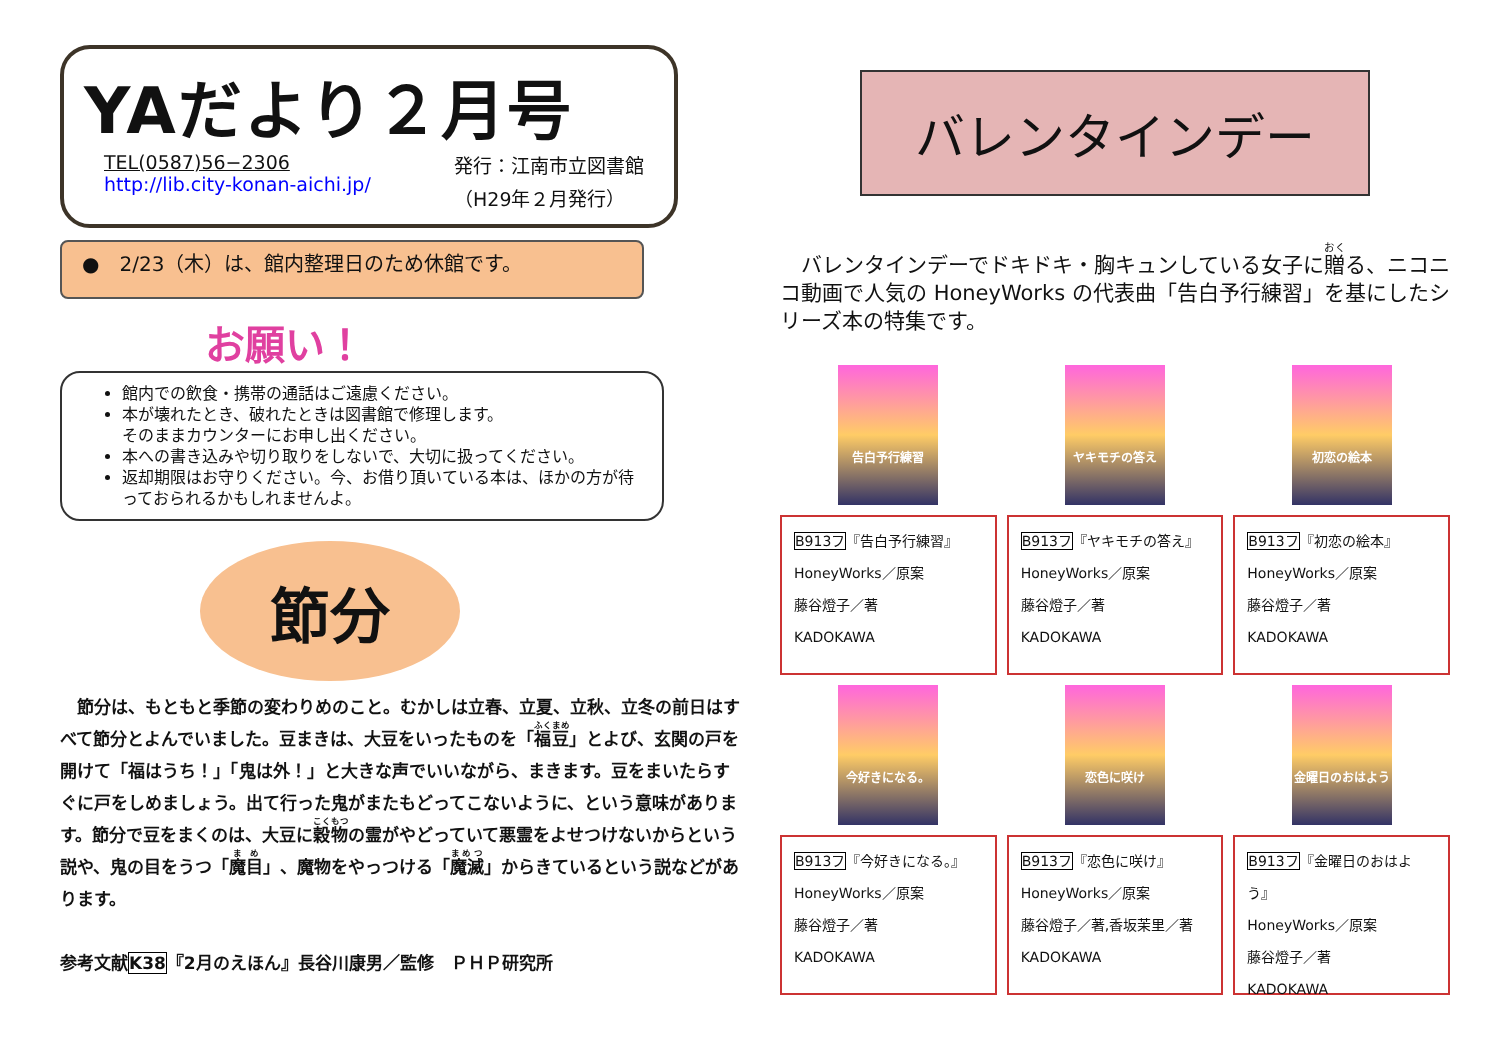YAだより２月号
TEL(0587)56−2306
http://lib.city-konan-aichi.jp/
発行：江南市立図書館
（H29年２月発行）
●　2/23（木）は、館内整理日のため休館です。
お願い！
館内での飲食・携帯の通話はご遠慮ください。
本が壊れたとき、破れたときは図書館で修理します。
そのままカウンターにお申し出ください。
本への書き込みや切り取りをしないで、大切に扱ってください。
返却期限はお守りください。今、お借り頂いている本は、ほかの方が待っておられるかもしれませんよ。
節分
　節分は、もともと季節の変わりめのこと。むかしは立春、立夏、立秋、立冬の前日はすべて節分とよんでいました。豆まきは、大豆をいったものを「福豆」とよび、玄関の戸を開けて「福はうち！」「鬼は外！」と大きな声でいいながら、まきます。豆をまいたらすぐに戸をしめましょう。出て行った鬼がまたもどってこないように、という意味があります。節分で豆をまくのは、大豆に穀物の霊がやどっていて悪霊をよせつけないからという説や、鬼の目をうつ「魔目」、魔物をやっつける「魔滅」からきているという説などがあります。
参考文献K38『2月のえほん』長谷川康男／監修　ＰＨＰ研究所
バレンタインデー
　バレンタインデーでドキドキ・胸キュンしている女子に贈る、ニコニコ動画で人気の HoneyWorks の代表曲「告白予行練習」を基にしたシリーズ本の特集です。
告白予行練習
B913フ『告白予行練習』
HoneyWorks／原案
藤谷燈子／著
KADOKAWA
ヤキモチの答え
B913フ『ヤキモチの答え』
HoneyWorks／原案
藤谷燈子／著
KADOKAWA
初恋の絵本
B913フ『初恋の絵本』
HoneyWorks／原案
藤谷燈子／著
KADOKAWA
今好きになる。
B913フ『今好きになる。』
HoneyWorks／原案
藤谷燈子／著
KADOKAWA
恋色に咲け
B913フ『恋色に咲け』
HoneyWorks／原案
藤谷燈子／著,香坂茉里／著
KADOKAWA
金曜日のおはよう
B913フ『金曜日のおはよう』
HoneyWorks／原案
藤谷燈子／著
KADOKAWA